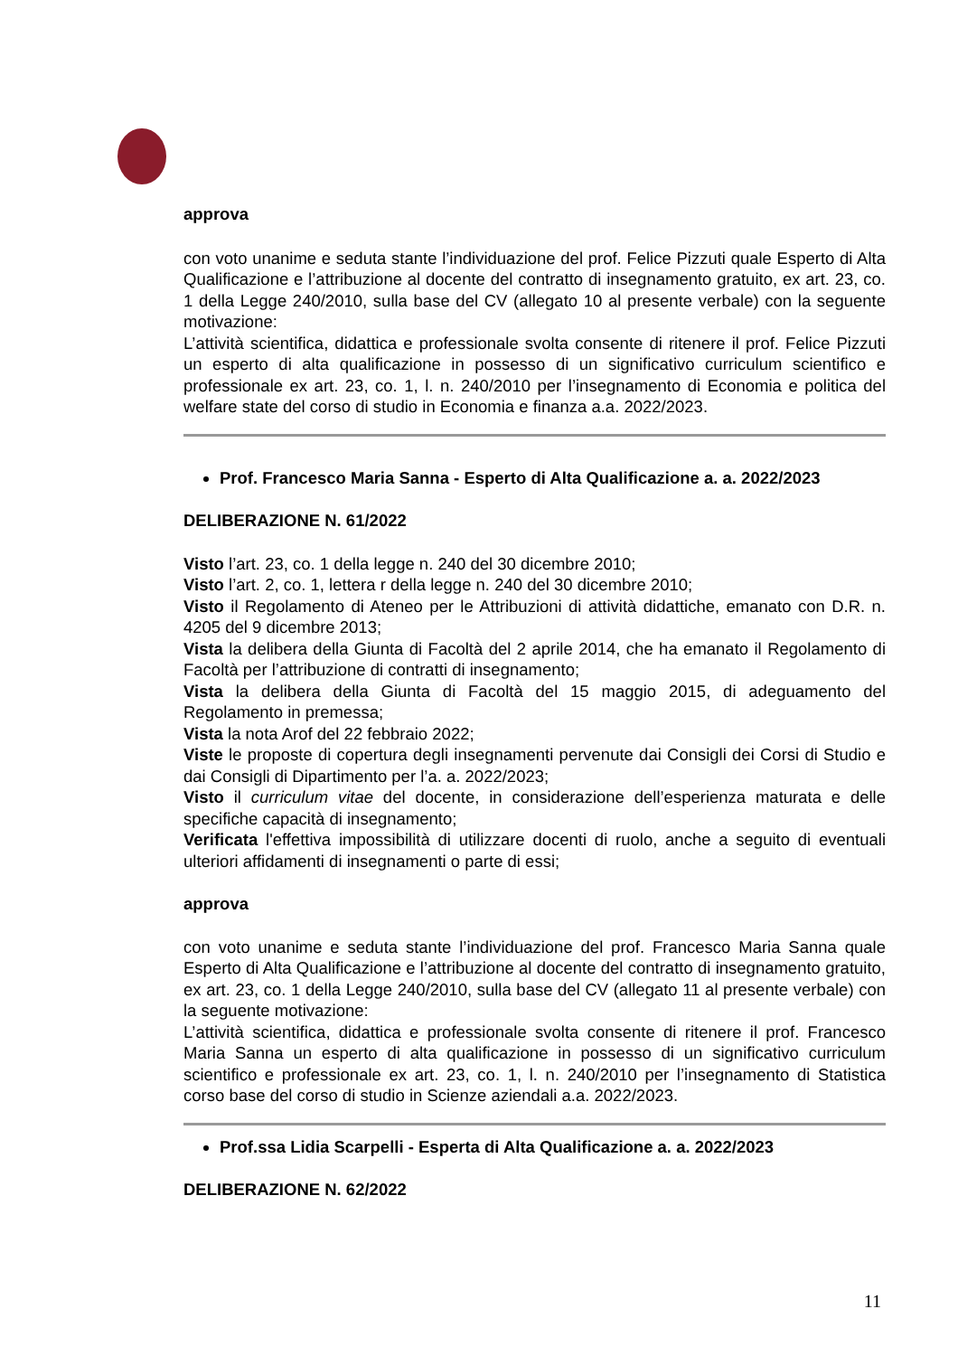approva
con voto unanime e seduta stante l’individuazione del prof. Felice Pizzuti quale Esperto di Alta Qualificazione e l’attribuzione al docente del contratto di insegnamento gratuito, ex art. 23, co. 1 della Legge 240/2010, sulla base del CV (allegato 10 al presente verbale) con la seguente motivazione:
L’attività scientifica, didattica e professionale svolta consente di ritenere il prof. Felice Pizzuti un esperto di alta qualificazione in possesso di un significativo curriculum scientifico e professionale ex art. 23, co. 1, l. n. 240/2010 per l’insegnamento di Economia e politica del welfare state del corso di studio in Economia e finanza a.a. 2022/2023.
Prof. Francesco Maria Sanna - Esperto di Alta Qualificazione a. a. 2022/2023
DELIBERAZIONE N. 61/2022
Visto l’art. 23, co. 1 della legge n. 240 del 30 dicembre 2010;
Visto l’art. 2, co. 1, lettera r della legge n. 240 del 30 dicembre 2010;
Visto il Regolamento di Ateneo per le Attribuzioni di attività didattiche, emanato con D.R. n. 4205 del 9 dicembre 2013;
Vista la delibera della Giunta di Facoltà del 2 aprile 2014, che ha emanato il Regolamento di Facoltà per l’attribuzione di contratti di insegnamento;
Vista la delibera della Giunta di Facoltà del 15 maggio 2015, di adeguamento del Regolamento in premessa;
Vista la nota Arof del 22 febbraio 2022;
Viste le proposte di copertura degli insegnamenti pervenute dai Consigli dei Corsi di Studio e dai Consigli di Dipartimento per l’a. a. 2022/2023;
Visto il curriculum vitae del docente, in considerazione dell’esperienza maturata e delle specifiche capacità di insegnamento;
Verificata l'effettiva impossibilità di utilizzare docenti di ruolo, anche a seguito di eventuali ulteriori affidamenti di insegnamenti o parte di essi;
approva
con voto unanime e seduta stante l’individuazione del prof. Francesco Maria Sanna quale Esperto di Alta Qualificazione e l’attribuzione al docente del contratto di insegnamento gratuito, ex art. 23, co. 1 della Legge 240/2010, sulla base del CV (allegato 11 al presente verbale) con la seguente motivazione:
L’attività scientifica, didattica e professionale svolta consente di ritenere il prof. Francesco Maria Sanna un esperto di alta qualificazione in possesso di un significativo curriculum scientifico e professionale ex art. 23, co. 1, l. n. 240/2010 per l’insegnamento di Statistica corso base del corso di studio in Scienze aziendali a.a. 2022/2023.
Prof.ssa Lidia Scarpelli - Esperta di Alta Qualificazione a. a. 2022/2023
DELIBERAZIONE N. 62/2022
11